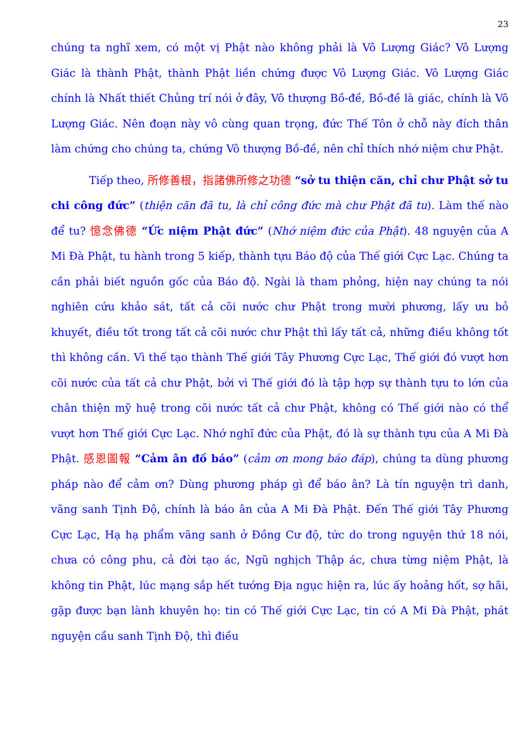23
chúng ta nghĩ xem, có một vị Phật nào không phải là Vô Lượng Giác? Vô Lượng Giác là thành Phật, thành Phật liền chứng được Vô Lượng Giác. Vô Lượng Giác chính là Nhất thiết Chủng trí nói ở đây, Vô thượng Bồ-đề, Bồ-đề là giác, chính là Vô Lượng Giác. Nên đoạn này vô cùng quan trọng, đức Thế Tôn ở chỗ này đích thân làm chứng cho chúng ta, chứng Vô thượng Bồ-đề, nên chỉ thích nhớ niệm chư Phật.
Tiếp theo, 所修善根，指諸佛所修之功德 “sở tu thiện căn, chỉ chư Phật sở tu chi công đức” (thiện căn đã tu, là chỉ công đức mà chư Phật đã tu). Làm thế nào để tu? 憶念佛德 “Ức niệm Phật đức” (Nhớ niệm đức của Phật). 48 nguyện của A Mi Đà Phật, tu hành trong 5 kiếp, thành tựu Báo độ của Thế giới Cực Lạc. Chúng ta cần phải biết nguồn gốc của Báo độ. Ngài là tham phỏng, hiện nay chúng ta nói nghiên cứu khảo sát, tất cả cõi nước chư Phật trong mười phương, lấy ưu bỏ khuyết, điều tốt trong tất cả cõi nước chư Phật thì lấy tất cả, những điều không tốt thì không cần. Vì thế tạo thành Thế giới Tây Phương Cực Lạc, Thế giới đó vượt hơn cõi nước của tất cả chư Phật, bởi vì Thế giới đó là tập hợp sự thành tựu to lớn của chân thiện mỹ huệ trong cõi nước tất cả chư Phật, không có Thế giới nào có thể vượt hơn Thế giới Cực Lạc. Nhớ nghĩ đức của Phật, đó là sự thành tựu của A Mi Đà Phật. 感恩圖報 “Cảm ân đồ báo” (cảm ơn mong báo đáp), chúng ta dùng phương pháp nào để cảm ơn? Dùng phương pháp gì để báo ân? Là tín nguyện trì danh, vãng sanh Tịnh Độ, chính là báo ân của A Mi Đà Phật. Đến Thế giới Tây Phương Cực Lạc, Hạ hạ phẩm vãng sanh ở Đồng Cư độ, tức do trong nguyện thứ 18 nói, chưa có công phu, cả đời tạo ác, Ngũ nghịch Thập ác, chưa từng niệm Phật, là không tin Phật, lúc mạng sắp hết tướng Địa ngục hiện ra, lúc ấy hoảng hốt, sợ hãi, gặp được bạn lành khuyên họ: tin có Thế giới Cực Lạc, tin có A Mi Đà Phật, phát nguyện cầu sanh Tịnh Độ, thì điều